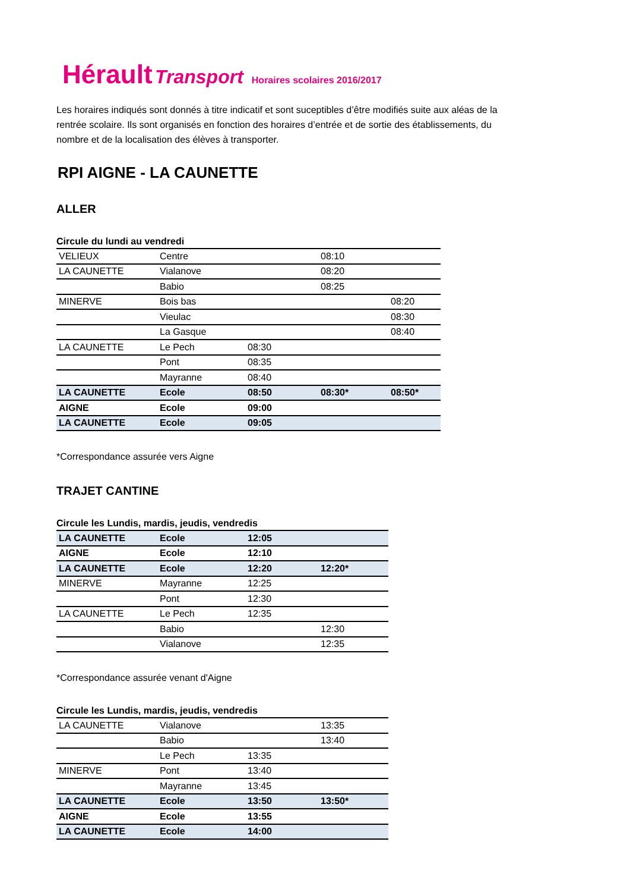Hérault Transport Horaires scolaires 2016/2017
Les horaires indiqués sont donnés à titre indicatif et sont suceptibles d’être modifiés suite aux aléas de la rentrée scolaire. Ils sont organisés en fonction des horaires d’entrée et de sortie des établissements, du nombre et de la localisation des élèves à transporter.
RPI AIGNE - LA CAUNETTE
ALLER
Circule du lundi au vendredi
| VELIEUX | Centre | | 08:10 | |
| LA CAUNETTE | Vialanove | | 08:20 | |
| | Babio | | 08:25 | |
| MINERVE | Bois bas | | | 08:20 |
| | Vieulac | | | 08:30 |
| | La Gasque | | | 08:40 |
| LA CAUNETTE | Le Pech | 08:30 | | |
| | Pont | 08:35 | | |
| | Mayranne | 08:40 | | |
| LA CAUNETTE | Ecole | 08:50 | 08:30* | 08:50* |
| AIGNE | Ecole | 09:00 | | |
| LA CAUNETTE | Ecole | 09:05 | | |
*Correspondance assurée vers Aigne
TRAJET CANTINE
Circule les Lundis, mardis, jeudis, vendredis
| LA CAUNETTE | Ecole | 12:05 | |
| AIGNE | Ecole | 12:10 | |
| LA CAUNETTE | Ecole | 12:20 | 12:20* |
| MINERVE | Mayranne | 12:25 | |
| | Pont | 12:30 | |
| LA CAUNETTE | Le Pech | 12:35 | |
| | Babio | | 12:30 |
| | Vialanove | | 12:35 |
*Correspondance assurée venant d'Aigne
Circule les Lundis, mardis, jeudis, vendredis
| LA CAUNETTE | Vialanove | | 13:35 |
| | Babio | | 13:40 |
| | Le Pech | 13:35 | |
| MINERVE | Pont | 13:40 | |
| | Mayranne | 13:45 | |
| LA CAUNETTE | Ecole | 13:50 | 13:50* |
| AIGNE | Ecole | 13:55 | |
| LA CAUNETTE | Ecole | 14:00 | |